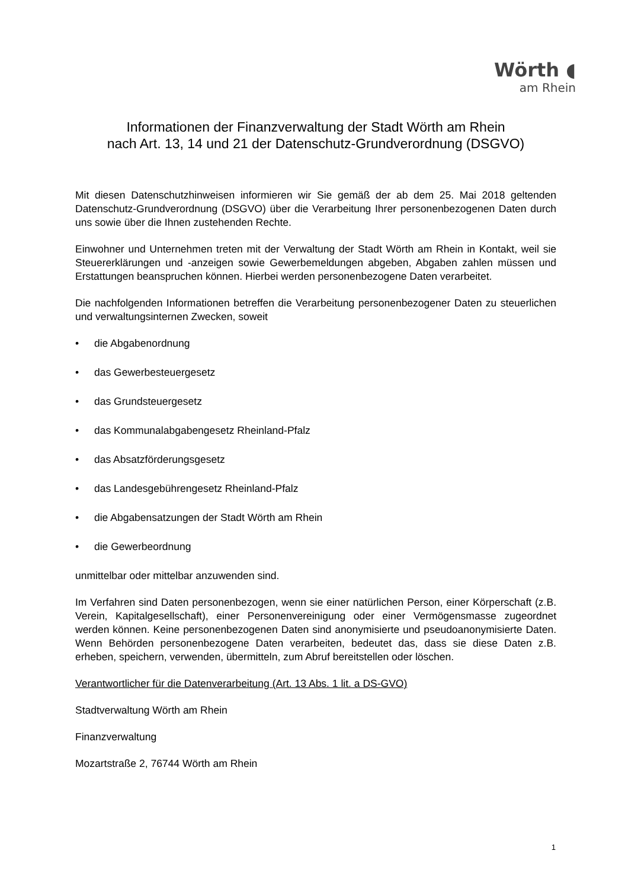Wörth ◖
am Rhein
Informationen der Finanzverwaltung der Stadt Wörth am Rhein
nach Art. 13, 14 und 21 der Datenschutz-Grundverordnung (DSGVO)
Mit diesen Datenschutzhinweisen informieren wir Sie gemäß der ab dem 25. Mai 2018 geltenden Datenschutz-Grundverordnung (DSGVO) über die Verarbeitung Ihrer personenbezogenen Daten durch uns sowie über die Ihnen zustehenden Rechte.
Einwohner und Unternehmen treten mit der Verwaltung der Stadt Wörth am Rhein in Kontakt, weil sie Steuererklärungen und -anzeigen sowie Gewerbemeldungen abgeben, Abgaben zahlen müssen und Erstattungen beanspruchen können. Hierbei werden personenbezogene Daten verarbeitet.
Die nachfolgenden Informationen betreffen die Verarbeitung personenbezogener Daten zu steuerlichen und verwaltungsinternen Zwecken, soweit
• die Abgabenordnung
• das Gewerbesteuergesetz
• das Grundsteuergesetz
• das Kommunalabgabengesetz Rheinland-Pfalz
• das Absatzförderungsgesetz
• das Landesgebührengesetz Rheinland-Pfalz
• die Abgabensatzungen der Stadt Wörth am Rhein
• die Gewerbeordnung
unmittelbar oder mittelbar anzuwenden sind.
Im Verfahren sind Daten personenbezogen, wenn sie einer natürlichen Person, einer Körperschaft (z.B. Verein, Kapitalgesellschaft), einer Personenvereinigung oder einer Vermögensmasse zugeordnet werden können. Keine personenbezogenen Daten sind anonymisierte und pseudoanonymisierte Daten. Wenn Behörden personenbezogene Daten verarbeiten, bedeutet das, dass sie diese Daten z.B. erheben, speichern, verwenden, übermitteln, zum Abruf bereitstellen oder löschen.
Verantwortlicher für die Datenverarbeitung (Art. 13 Abs. 1 lit. a DS-GVO)
Stadtverwaltung Wörth am Rhein
Finanzverwaltung
Mozartstraße 2, 76744 Wörth am Rhein
1